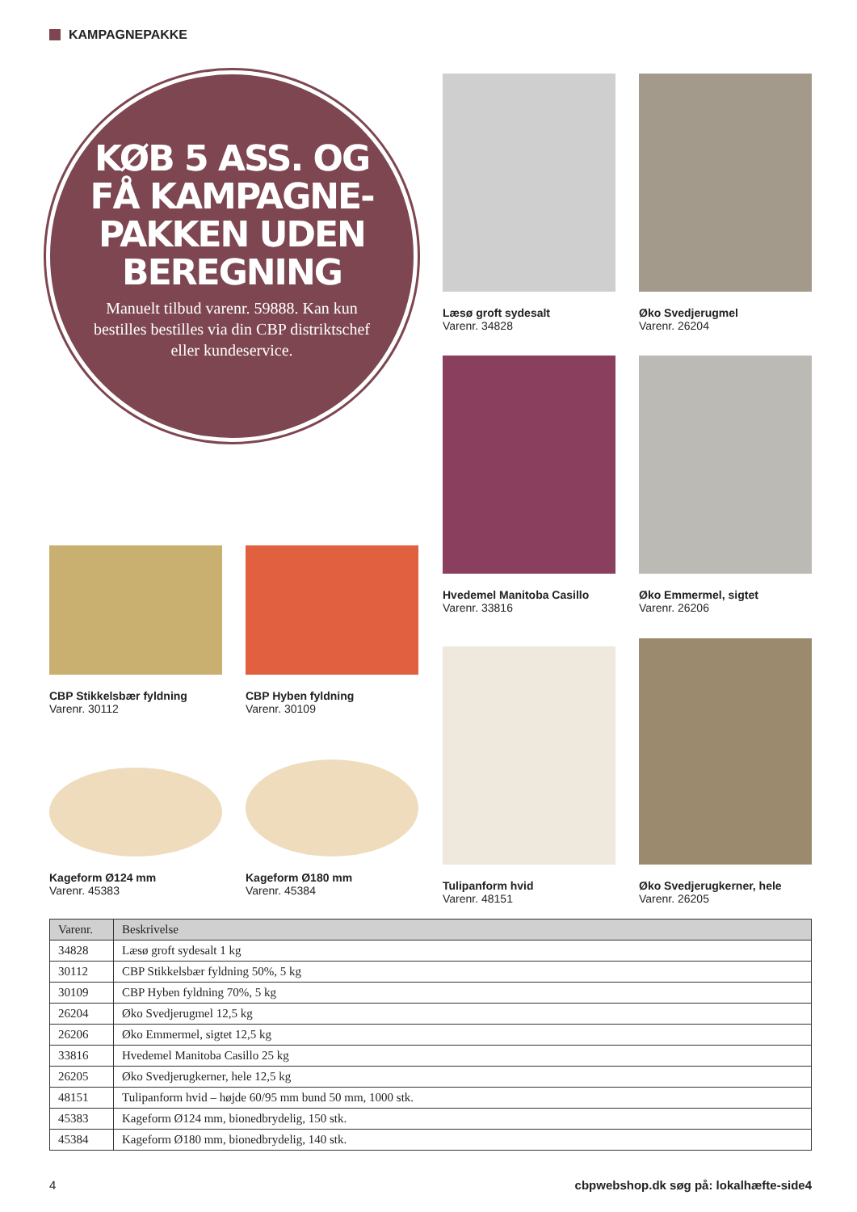KAMPAGNEPAKKE
KØB 5 ASS. OG FÅ KAMPAGNE-PAKKEN UDEN BEREGNING
Manuelt tilbud varenr. 59888. Kan kun bestilles bestilles via din CBP distriktschef eller kundeservice.
Læsø groft sydesalt
Varenr. 34828
Øko Svedjerugmel
Varenr. 26204
Hvedemel Manitoba Casillo
Varenr. 33816
Øko Emmermel, sigtet
Varenr. 26206
CBP Stikkelsbær fyldning
Varenr. 30112
CBP Hyben fyldning
Varenr. 30109
Kageform Ø124 mm
Varenr. 45383
Kageform Ø180 mm
Varenr. 45384
Tulipanform hvid
Varenr. 48151
Øko Svedjerugkerner, hele
Varenr. 26205
| Varenr. | Beskrivelse |
| --- | --- |
| 34828 | Læsø groft sydesalt 1 kg |
| 30112 | CBP Stikkelsbær fyldning 50%, 5 kg |
| 30109 | CBP Hyben fyldning 70%, 5 kg |
| 26204 | Øko Svedjerugmel 12,5 kg |
| 26206 | Øko Emmermel, sigtet 12,5 kg |
| 33816 | Hvedemel Manitoba Casillo 25 kg |
| 26205 | Øko Svedjerugkerner, hele 12,5 kg |
| 48151 | Tulipanform hvid – højde 60/95 mm bund 50 mm, 1000 stk. |
| 45383 | Kageform Ø124 mm, bionedbrydelig, 150 stk. |
| 45384 | Kageform Ø180 mm, bionedbrydelig, 140 stk. |
4 cbpwebshop.dk søg på: lokalhæfte-side4